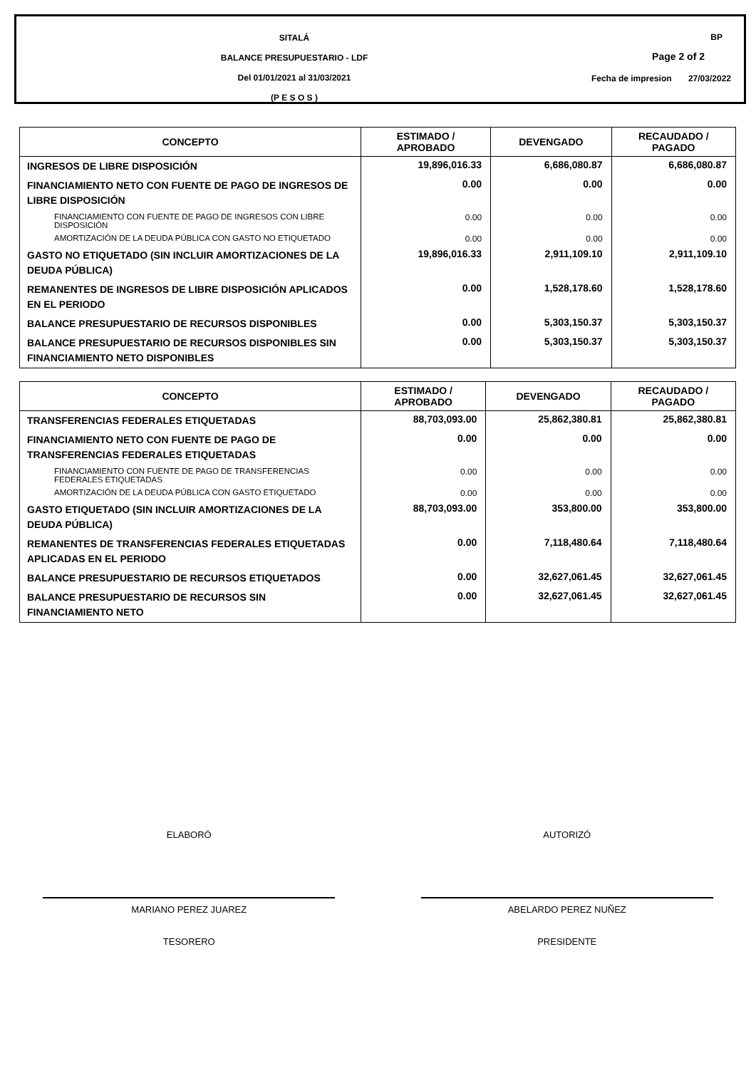SITALÁ
BALANCE PRESUPUESTARIO - LDF
Del 01/01/2021 al 31/03/2021
(P E S O S )
BP
Page 2 of 2
Fecha de impresion 27/03/2022
| CONCEPTO | ESTIMADO / APROBADO | DEVENGADO | RECAUDADO / PAGADO |
| --- | --- | --- | --- |
| INGRESOS DE LIBRE DISPOSICIÓN | 19,896,016.33 | 6,686,080.87 | 6,686,080.87 |
| FINANCIAMIENTO NETO CON FUENTE DE PAGO DE INGRESOS DE LIBRE DISPOSICIÓN | 0.00 | 0.00 | 0.00 |
| FINANCIAMIENTO CON FUENTE DE PAGO DE INGRESOS CON LIBRE DISPOSICIÓN | 0.00 | 0.00 | 0.00 |
| AMORTIZACIÓN DE LA DEUDA PÚBLICA CON GASTO NO ETIQUETADO | 0.00 | 0.00 | 0.00 |
| GASTO NO ETIQUETADO (SIN INCLUIR AMORTIZACIONES DE LA DEUDA PÚBLICA) | 19,896,016.33 | 2,911,109.10 | 2,911,109.10 |
| REMANENTES DE INGRESOS DE LIBRE DISPOSICIÓN APLICADOS EN EL PERIODO | 0.00 | 1,528,178.60 | 1,528,178.60 |
| BALANCE PRESUPUESTARIO DE RECURSOS DISPONIBLES | 0.00 | 5,303,150.37 | 5,303,150.37 |
| BALANCE PRESUPUESTARIO DE RECURSOS DISPONIBLES SIN FINANCIAMIENTO NETO DISPONIBLES | 0.00 | 5,303,150.37 | 5,303,150.37 |
| CONCEPTO | ESTIMADO / APROBADO | DEVENGADO | RECAUDADO / PAGADO |
| --- | --- | --- | --- |
| TRANSFERENCIAS FEDERALES ETIQUETADAS | 88,703,093.00 | 25,862,380.81 | 25,862,380.81 |
| FINANCIAMIENTO NETO CON FUENTE DE PAGO DE TRANSFERENCIAS FEDERALES ETIQUETADAS | 0.00 | 0.00 | 0.00 |
| FINANCIAMIENTO CON FUENTE DE PAGO DE TRANSFERENCIAS FEDERALES ETIQUETADAS | 0.00 | 0.00 | 0.00 |
| AMORTIZACIÓN DE LA DEUDA PÚBLICA CON GASTO ETIQUETADO | 0.00 | 0.00 | 0.00 |
| GASTO ETIQUETADO (SIN INCLUIR AMORTIZACIONES DE LA DEUDA PÚBLICA) | 88,703,093.00 | 353,800.00 | 353,800.00 |
| REMANENTES DE TRANSFERENCIAS FEDERALES ETIQUETADAS APLICADAS EN EL PERIODO | 0.00 | 7,118,480.64 | 7,118,480.64 |
| BALANCE PRESUPUESTARIO DE RECURSOS ETIQUETADOS | 0.00 | 32,627,061.45 | 32,627,061.45 |
| BALANCE PRESUPUESTARIO DE RECURSOS SIN FINANCIAMIENTO NETO | 0.00 | 32,627,061.45 | 32,627,061.45 |
ELABORÓ
MARIANO PEREZ JUAREZ
TESORERO
AUTORIZÓ
ABELARDO PEREZ NUÑEZ
PRESIDENTE